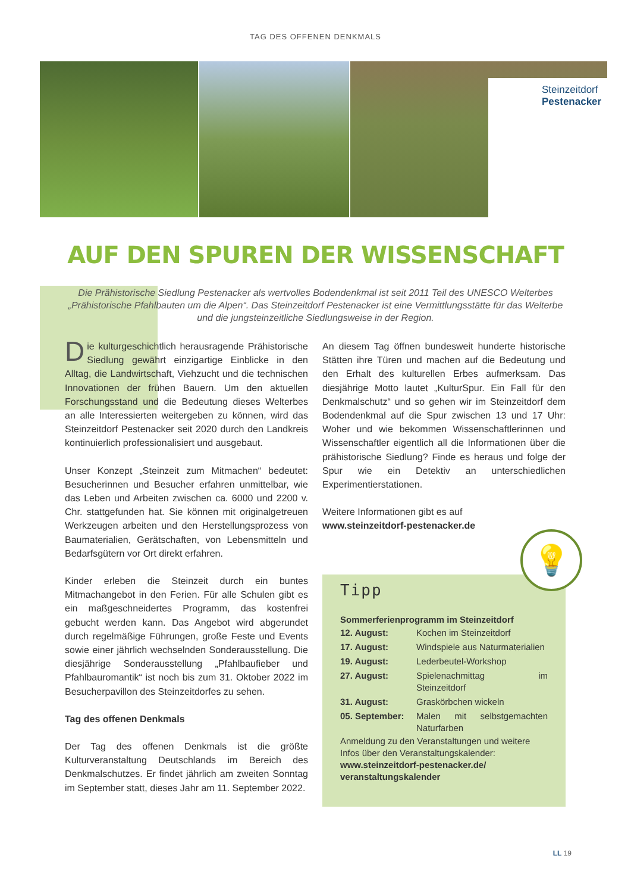TAG DES OFFENEN DENKMALS
Steinzeitdorf
Pestenacker
AUF DEN SPUREN DER WISSENSCHAFT
Die Prähistorische Siedlung Pestenacker als wertvolles Bodendenkmal ist seit 2011 Teil des UNESCO Welterbes „Prähistorische Pfahlbauten um die Alpen“. Das Steinzeitdorf Pestenacker ist eine Vermittlungsstätte für das Welterbe und die jungsteinzeitliche Siedlungsweise in der Region.
Die kulturgeschichtlich herausragende Prähistorische Siedlung gewährt einzigartige Einblicke in den Alltag, die Landwirtschaft, Viehzucht und die technischen Innovationen der frühen Bauern. Um den aktuellen Forschungsstand und die Bedeutung dieses Welterbes an alle Interessierten weitergeben zu können, wird das Steinzeitdorf Pestenacker seit 2020 durch den Landkreis kontinuierlich professionalisiert und ausgebaut.
Unser Konzept „Steinzeit zum Mitmachen“ bedeutet: Besucherinnen und Besucher erfahren unmittelbar, wie das Leben und Arbeiten zwischen ca. 6000 und 2200 v. Chr. stattgefunden hat. Sie können mit originalgetreuen Werkzeugen arbeiten und den Herstellungsprozess von Baumaterialien, Gerätschaften, von Lebensmitteln und Bedarfsgütern vor Ort direkt erfahren.
Kinder erleben die Steinzeit durch ein buntes Mitmachangebot in den Ferien. Für alle Schulen gibt es ein maßgeschneidertes Programm, das kostenfrei gebucht werden kann. Das Angebot wird abgerundet durch regelmäßige Führungen, große Feste und Events sowie einer jährlich wechselnden Sonderausstellung. Die diesjährige Sonderausstellung „Pfahlbaufieber und Pfahlbauromantik“ ist noch bis zum 31. Oktober 2022 im Besucherpavillon des Steinzeitdorfes zu sehen.
Tag des offenen Denkmals
Der Tag des offenen Denkmals ist die größte Kulturveranstaltung Deutschlands im Bereich des Denkmalschutzes. Er findet jährlich am zweiten Sonntag im September statt, dieses Jahr am 11. September 2022.
An diesem Tag öffnen bundesweit hunderte historische Stätten ihre Türen und machen auf die Bedeutung und den Erhalt des kulturellen Erbes aufmerksam. Das diesjährige Motto lautet „KulturSpur. Ein Fall für den Denkmalschutz“ und so gehen wir im Steinzeitdorf dem Bodendenkmal auf die Spur zwischen 13 und 17 Uhr: Woher und wie bekommen Wissenschaftlerinnen und Wissenschaftler eigentlich all die Informationen über die prähistorische Siedlung? Finde es heraus und folge der Spur wie ein Detektiv an unterschiedlichen Experimentierstationen.
Weitere Informationen gibt es auf
www.steinzeitdorf-pestenacker.de
💡
Tipp
Sommerferienprogramm im Steinzeitdorf
| 12. August: | Kochen im Steinzeitdorf |
| 17. August: | Windspiele aus Naturmaterialien |
| 19. August: | Lederbeutel-Workshop |
| 27. August: | Spielenachmittag im Steinzeitdorf |
| 31. August: | Graskörbchen wickeln |
| 05. September: | Malen mit selbstgemachten Naturfarben |
Anmeldung zu den Veranstaltungen und weitere Infos über den Veranstaltungskalender:
www.steinzeitdorf-pestenacker.de/ veranstaltungskalender
LL 19